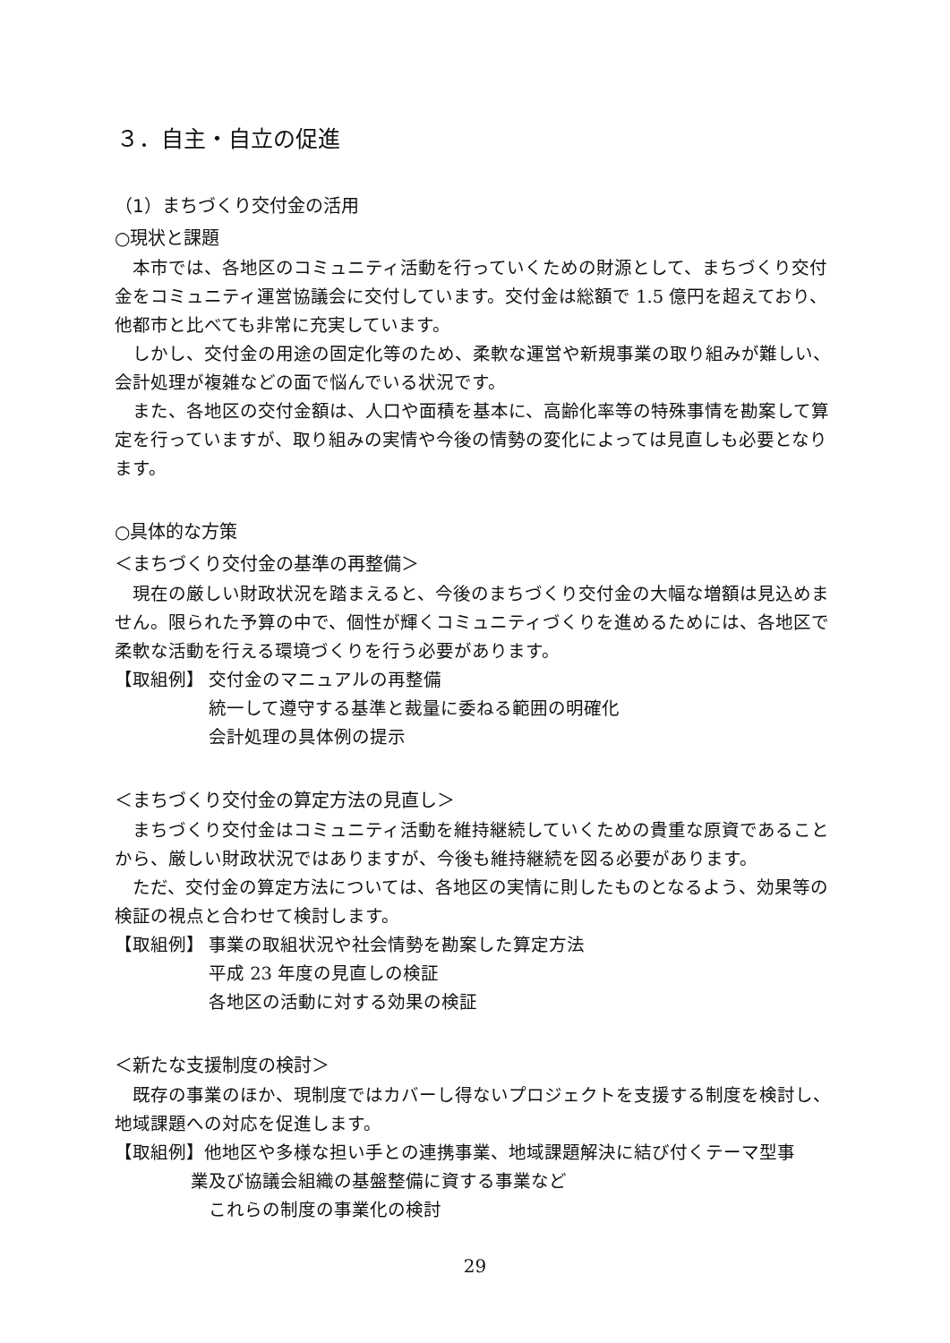３．自主・自立の促進
（1）まちづくり交付金の活用
○現状と課題
本市では、各地区のコミュニティ活動を行っていくための財源として、まちづくり交付金をコミュニティ運営協議会に交付しています。交付金は総額で 1.5 億円を超えており、他都市と比べても非常に充実しています。
しかし、交付金の用途の固定化等のため、柔軟な運営や新規事業の取り組みが難しい、会計処理が複雑などの面で悩んでいる状況です。
また、各地区の交付金額は、人口や面積を基本に、高齢化率等の特殊事情を勘案して算定を行っていますが、取り組みの実情や今後の情勢の変化によっては見直しも必要となります。
○具体的な方策
＜まちづくり交付金の基準の再整備＞
現在の厳しい財政状況を踏まえると、今後のまちづくり交付金の大幅な増額は見込めません。限られた予算の中で、個性が輝くコミュニティづくりを進めるためには、各地区で柔軟な活動を行える環境づくりを行う必要があります。
【取組例】 交付金のマニュアルの再整備
統一して遵守する基準と裁量に委ねる範囲の明確化
会計処理の具体例の提示
＜まちづくり交付金の算定方法の見直し＞
まちづくり交付金はコミュニティ活動を維持継続していくための貴重な原資であることから、厳しい財政状況ではありますが、今後も維持継続を図る必要があります。
ただ、交付金の算定方法については、各地区の実情に則したものとなるよう、効果等の検証の視点と合わせて検討します。
【取組例】 事業の取組状況や社会情勢を勘案した算定方法
平成 23 年度の見直しの検証
各地区の活動に対する効果の検証
＜新たな支援制度の検討＞
既存の事業のほか、現制度ではカバーし得ないプロジェクトを支援する制度を検討し、地域課題への対応を促進します。
【取組例】他地区や多様な担い手との連携事業、地域課題解決に結び付くテーマ型事
業及び協議会組織の基盤整備に資する事業など
これらの制度の事業化の検討
29